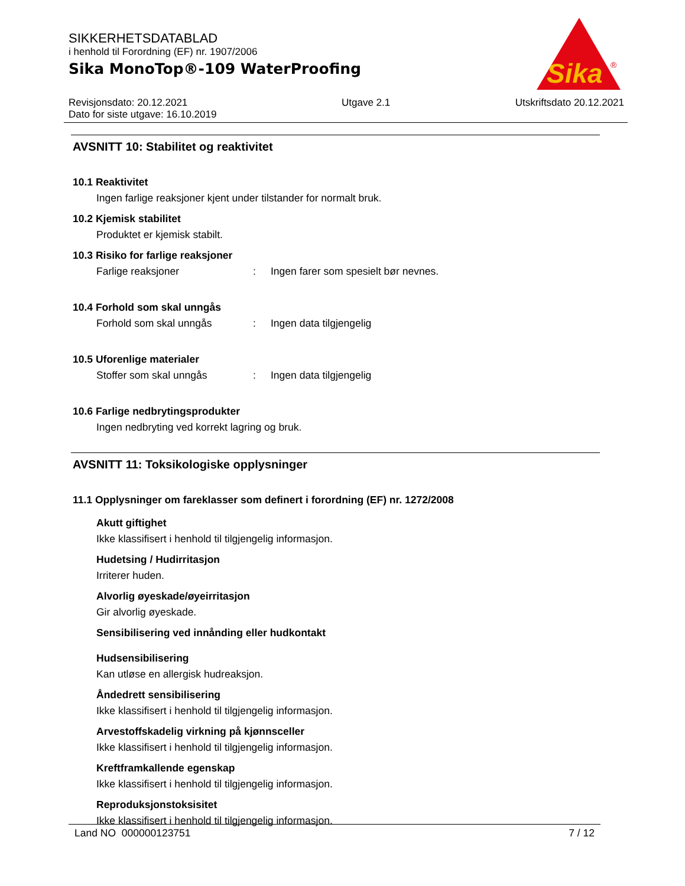SIKKERHETSDATABLAD
i henhold til Forordning (EF) nr. 1907/2006
Sika MonoTop®-109 WaterProofing
Sika
®
Revisjonsdato: 20.12.2021
Dato for siste utgave: 16.10.2019
Utgave 2.1 Utskriftsdato 20.12.2021
AVSNITT 10: Stabilitet og reaktivitet
10.1 Reaktivitet
Ingen farlige reaksjoner kjent under tilstander for normalt bruk.
10.2 Kjemisk stabilitet
Produktet er kjemisk stabilt.
10.3 Risiko for farlige reaksjoner
Farlige reaksjoner: Ingen farer som spesielt bør nevnes.
10.4 Forhold som skal unngås
Forhold som skal unngås: Ingen data tilgjengelig
10.5 Uforenlige materialer
Stoffer som skal unngås: Ingen data tilgjengelig
10.6 Farlige nedbrytingsprodukter
Ingen nedbryting ved korrekt lagring og bruk.
AVSNITT 11: Toksikologiske opplysninger
11.1 Opplysninger om fareklasser som definert i forordning (EF) nr. 1272/2008
Akutt giftighet
Ikke klassifisert i henhold til tilgjengelig informasjon.
Hudetsing / Hudirritasjon
Irriterer huden.
Alvorlig øyeskade/øyeirritasjon
Gir alvorlig øyeskade.
Sensibilisering ved innånding eller hudkontakt
Hudsensibilisering
Kan utløse en allergisk hudreaksjon.
Åndedrett sensibilisering
Ikke klassifisert i henhold til tilgjengelig informasjon.
Arvestoffskadelig virkning på kjønnsceller
Ikke klassifisert i henhold til tilgjengelig informasjon.
Kreftframkallende egenskap
Ikke klassifisert i henhold til tilgjengelig informasjon.
Reproduksjonstoksisitet
Ikke klassifisert i henhold til tilgjengelig informasjon.
Land NO 000000123751 7 / 12